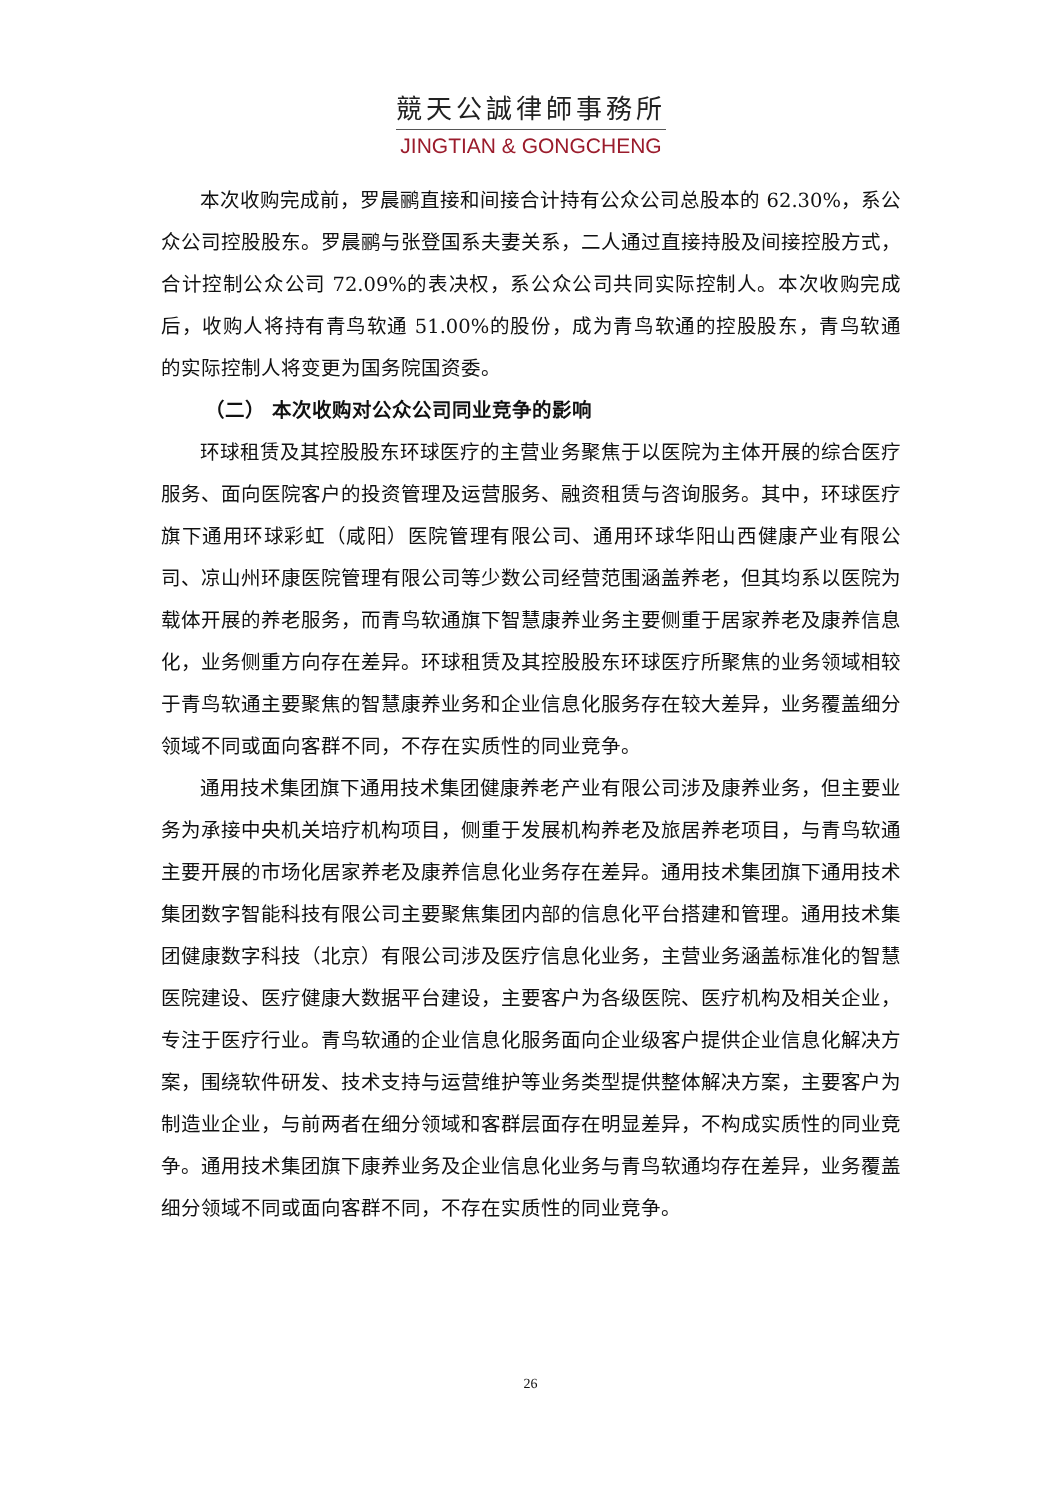競天公誠律師事務所
JINGTIAN & GONGCHENG
本次收购完成前，罗晨鹂直接和间接合计持有公众公司总股本的 62.30%，系公众公司控股股东。罗晨鹂与张登国系夫妻关系，二人通过直接持股及间接控股方式，合计控制公众公司 72.09%的表决权，系公众公司共同实际控制人。本次收购完成后，收购人将持有青鸟软通 51.00%的股份，成为青鸟软通的控股股东，青鸟软通的实际控制人将变更为国务院国资委。
（二） 本次收购对公众公司同业竞争的影响
环球租赁及其控股股东环球医疗的主营业务聚焦于以医院为主体开展的综合医疗服务、面向医院客户的投资管理及运营服务、融资租赁与咨询服务。其中，环球医疗旗下通用环球彩虹（咸阳）医院管理有限公司、通用环球华阳山西健康产业有限公司、凉山州环康医院管理有限公司等少数公司经营范围涵盖养老，但其均系以医院为载体开展的养老服务，而青鸟软通旗下智慧康养业务主要侧重于居家养老及康养信息化，业务侧重方向存在差异。环球租赁及其控股股东环球医疗所聚焦的业务领域相较于青鸟软通主要聚焦的智慧康养业务和企业信息化服务存在较大差异，业务覆盖细分领域不同或面向客群不同，不存在实质性的同业竞争。
通用技术集团旗下通用技术集团健康养老产业有限公司涉及康养业务，但主要业务为承接中央机关培疗机构项目，侧重于发展机构养老及旅居养老项目，与青鸟软通主要开展的市场化居家养老及康养信息化业务存在差异。通用技术集团旗下通用技术集团数字智能科技有限公司主要聚焦集团内部的信息化平台搭建和管理。通用技术集团健康数字科技（北京）有限公司涉及医疗信息化业务，主营业务涵盖标准化的智慧医院建设、医疗健康大数据平台建设，主要客户为各级医院、医疗机构及相关企业，专注于医疗行业。青鸟软通的企业信息化服务面向企业级客户提供企业信息化解决方案，围绕软件研发、技术支持与运营维护等业务类型提供整体解决方案，主要客户为制造业企业，与前两者在细分领域和客群层面存在明显差异，不构成实质性的同业竞争。通用技术集团旗下康养业务及企业信息化业务与青鸟软通均存在差异，业务覆盖细分领域不同或面向客群不同，不存在实质性的同业竞争。
26